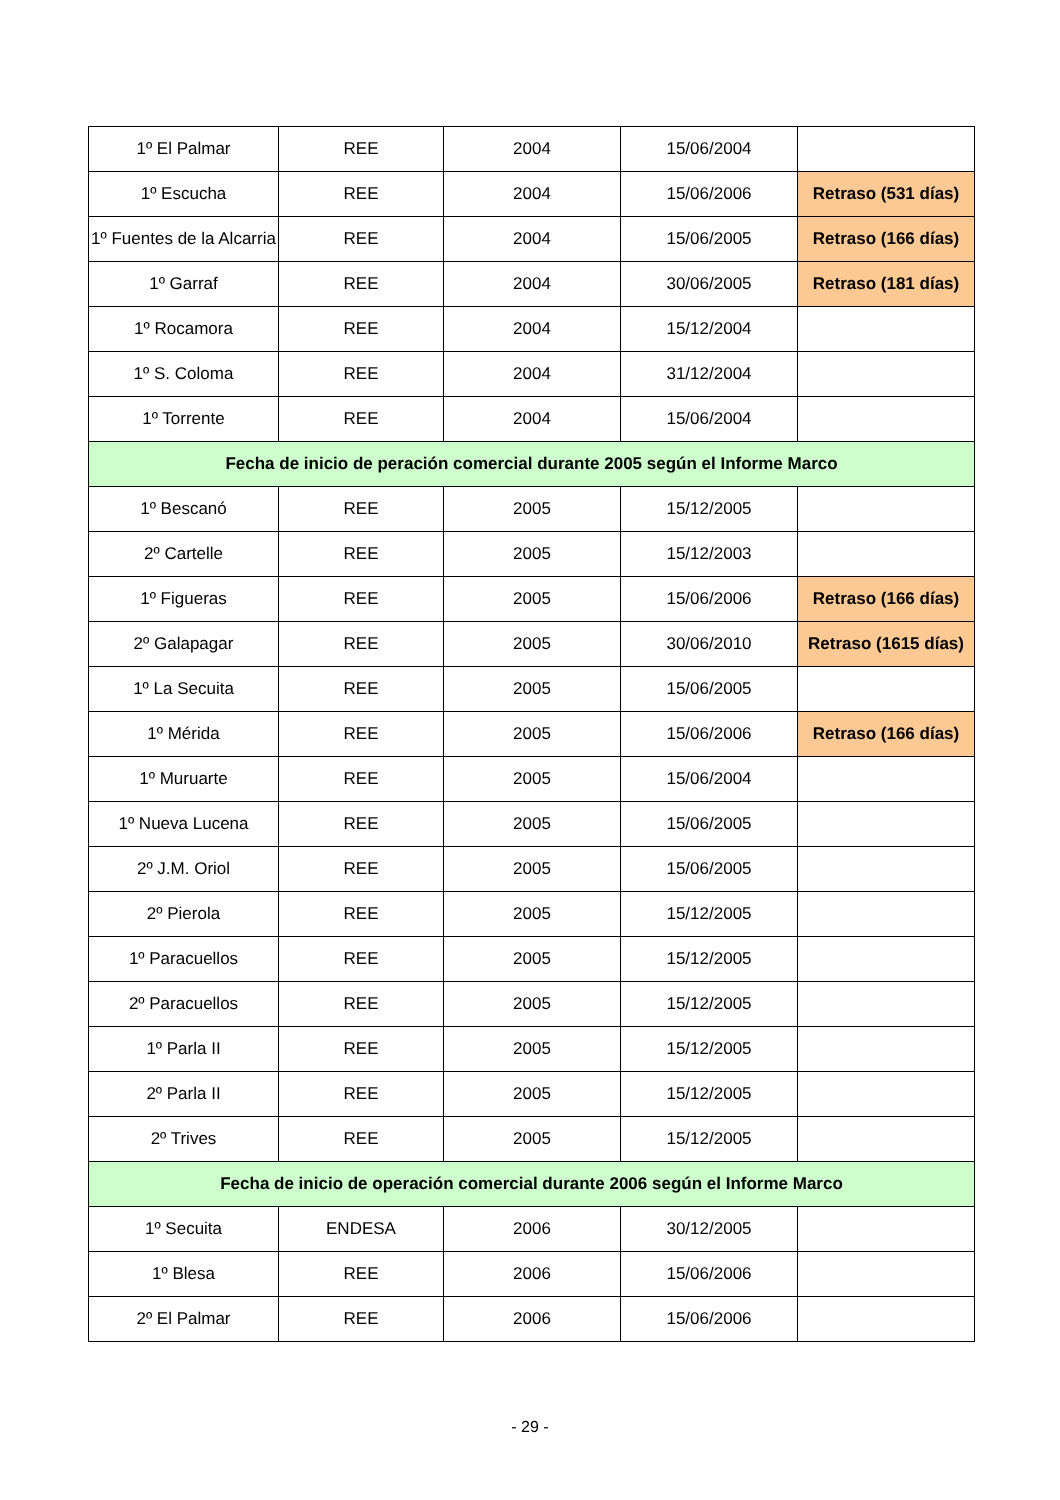| 1º El Palmar | REE | 2004 | 15/06/2004 | |
| 1º Escucha | REE | 2004 | 15/06/2006 | Retraso (531 días) |
| 1º Fuentes de la Alcarria | REE | 2004 | 15/06/2005 | Retraso (166 días) |
| 1º Garraf | REE | 2004 | 30/06/2005 | Retraso (181 días) |
| 1º Rocamora | REE | 2004 | 15/12/2004 | |
| 1º S. Coloma | REE | 2004 | 31/12/2004 | |
| 1º Torrente | REE | 2004 | 15/06/2004 | |
| Fecha de inicio de peración comercial durante 2005 según el Informe Marco | | | | |
| 1º Bescanó | REE | 2005 | 15/12/2005 | |
| 2º Cartelle | REE | 2005 | 15/12/2003 | |
| 1º Figueras | REE | 2005 | 15/06/2006 | Retraso (166 días) |
| 2º Galapagar | REE | 2005 | 30/06/2010 | Retraso (1615 días) |
| 1º La Secuita | REE | 2005 | 15/06/2005 | |
| 1º Mérida | REE | 2005 | 15/06/2006 | Retraso (166 días) |
| 1º Muruarte | REE | 2005 | 15/06/2004 | |
| 1º Nueva Lucena | REE | 2005 | 15/06/2005 | |
| 2º J.M. Oriol | REE | 2005 | 15/06/2005 | |
| 2º Pierola | REE | 2005 | 15/12/2005 | |
| 1º Paracuellos | REE | 2005 | 15/12/2005 | |
| 2º Paracuellos | REE | 2005 | 15/12/2005 | |
| 1º Parla II | REE | 2005 | 15/12/2005 | |
| 2º Parla II | REE | 2005 | 15/12/2005 | |
| 2º Trives | REE | 2005 | 15/12/2005 | |
| Fecha de inicio de operación comercial durante 2006 según el Informe Marco | | | | |
| 1º Secuita | ENDESA | 2006 | 30/12/2005 | |
| 1º Blesa | REE | 2006 | 15/06/2006 | |
| 2º El Palmar | REE | 2006 | 15/06/2006 | |
- 29 -